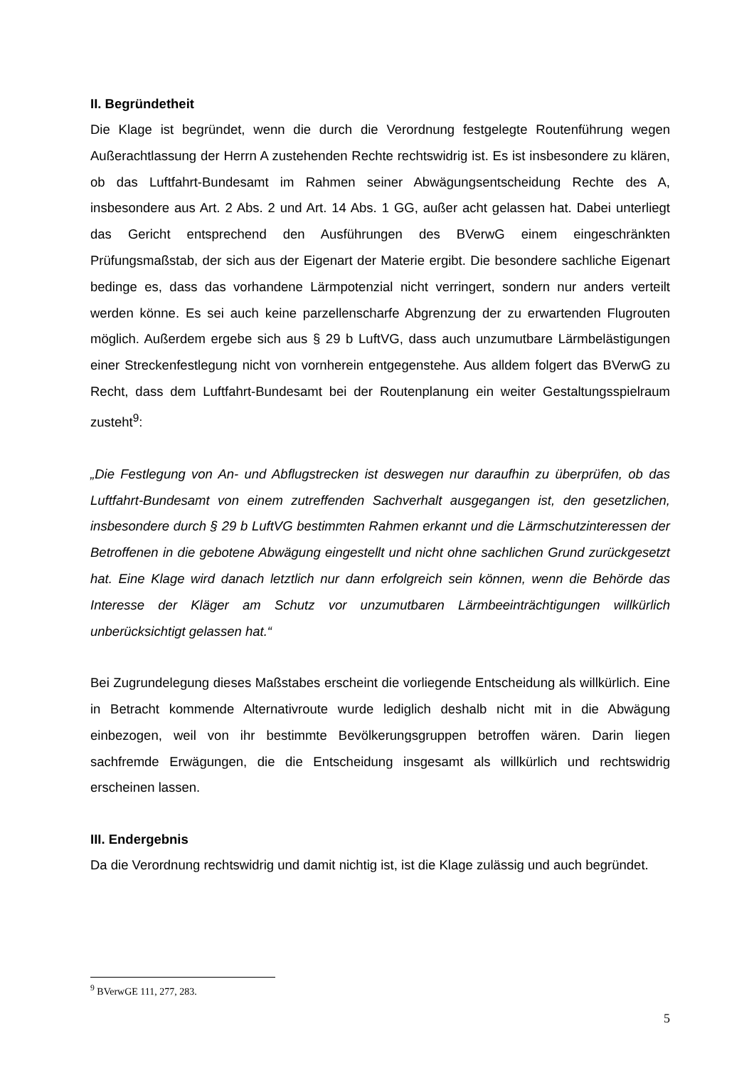II. Begründetheit
Die Klage ist begründet, wenn die durch die Verordnung festgelegte Routenführung wegen Außerachtlassung der Herrn A zustehenden Rechte rechtswidrig ist. Es ist insbesondere zu klären, ob das Luftfahrt-Bundesamt im Rahmen seiner Abwägungs­entscheidung Rechte des A, insbesondere aus Art. 2 Abs. 2 und Art. 14 Abs. 1 GG, außer acht gelassen hat. Dabei unterliegt das Gericht entsprechend den Ausführun­gen des BVerwG einem eingeschränkten Prüfungsmaßstab, der sich aus der Eigen­art der Materie ergibt. Die besondere sachliche Eigenart bedinge es, dass das vor­handene Lärmpotenzial nicht verringert, sondern nur anders verteilt werden könne. Es sei auch keine parzellenscharfe Abgrenzung der zu erwartenden Flugrouten mög­lich. Außerdem ergebe sich aus § 29 b LuftVG, dass auch unzumutbare Lärmbelästi­gungen einer Streckenfestlegung nicht von vornherein entgegenstehe. Aus alldem folgert das BVerwG zu Recht, dass dem Luftfahrt-Bundesamt bei der Routenplanung ein weiter Gestaltungsspielraum zusteht<sup>9</sup>:
„Die Festlegung von An- und Abflugstrecken ist deswegen nur daraufhin zu überprü­fen, ob das Luftfahrt-Bundesamt von einem zutreffenden Sachverhalt ausgegangen ist, den gesetzlichen, insbesondere durch § 29 b LuftVG bestimmten Rahmen er­kannt und die Lärmschutzinteressen der Betroffenen in die gebotene Abwägung ein­gestellt und nicht ohne sachlichen Grund zurückgesetzt hat. Eine Klage wird danach letztlich nur dann erfolgreich sein können, wenn die Behörde das Interesse der Klä­ger am Schutz vor unzumutbaren Lärmbeeinträchtigungen willkürlich unberücksich­tigt gelassen hat.“
Bei Zugrundelegung dieses Maßstabes erscheint die vorliegende Entscheidung als willkürlich. Eine in Betracht kommende Alternativroute wurde lediglich deshalb nicht mit in die Abwägung einbezogen, weil von ihr bestimmte Bevölkerungsgruppen be­troffen wären. Darin liegen sachfremde Erwägungen, die die Entscheidung insgesamt als willkürlich und rechtswidrig erscheinen lassen.
III. Endergebnis
Da die Verordnung rechtswidrig und damit nichtig ist, ist die Klage zulässig und auch begründet.
<sup>9</sup> BVerwGE 111, 277, 283.
5